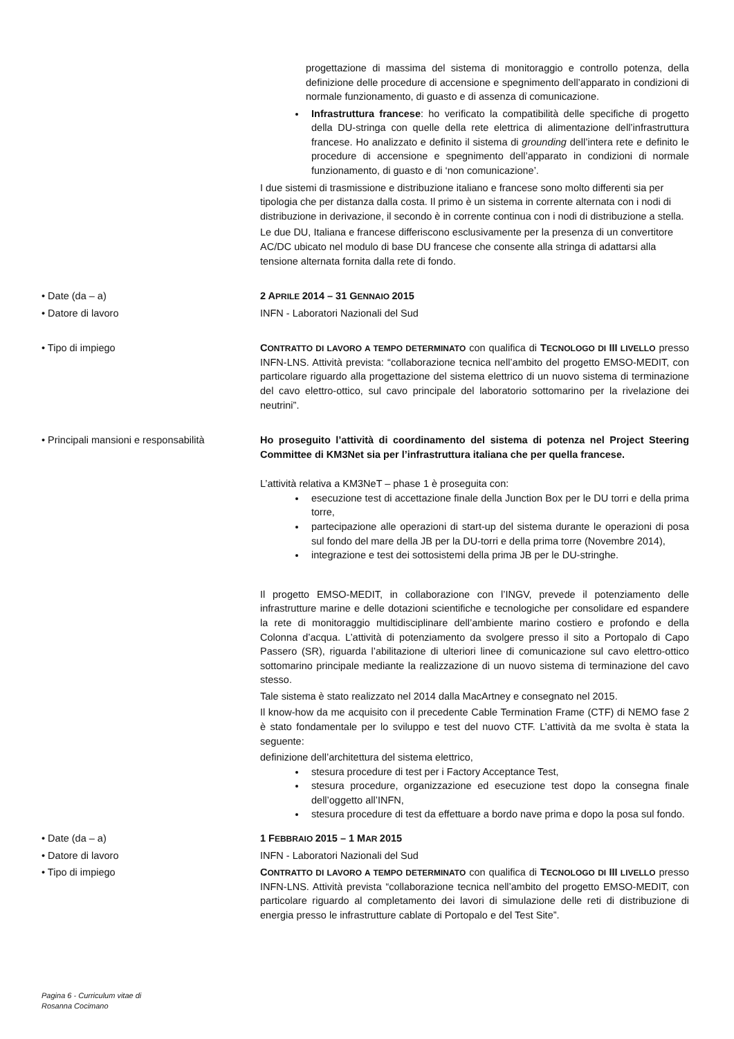progettazione di massima del sistema di monitoraggio e controllo potenza, della definizione delle procedure di accensione e spegnimento dell’apparato in condizioni di normale funzionamento, di guasto e di assenza di comunicazione.
Infrastruttura francese: ho verificato la compatibilità delle specifiche di progetto della DU-stringa con quelle della rete elettrica di alimentazione dell’infrastruttura francese. Ho analizzato e definito il sistema di grounding dell’intera rete e definito le procedure di accensione e spegnimento dell’apparato in condizioni di normale funzionamento, di guasto e di ‘non comunicazione’.
I due sistemi di trasmissione e distribuzione italiano e francese sono molto differenti sia per tipologia che per distanza dalla costa. Il primo è un sistema in corrente alternata con i nodi di distribuzione in derivazione, il secondo è in corrente continua con i nodi di distribuzione a stella.
Le due DU, Italiana e francese differiscono esclusivamente per la presenza di un convertitore AC/DC ubicato nel modulo di base DU francese che consente alla stringa di adattarsi alla tensione alternata fornita dalla rete di fondo.
• Date (da – a) 2 APRILE 2014 – 31 GENNAIO 2015
• Datore di lavoro INFN - Laboratori Nazionali del Sud
• Tipo di impiego CONTRATTO DI LAVORO A TEMPO DETERMINATO con qualifica di TECNOLOGO DI III LIVELLO presso INFN-LNS. Attività prevista: “collaborazione tecnica nell’ambito del progetto EMSO-MEDIT, con particolare riguardo alla progettazione del sistema elettrico di un nuovo sistema di terminazione del cavo elettro-ottico, sul cavo principale del laboratorio sottomarino per la rivelazione dei neutrini”.
• Principali mansioni e responsabilità Ho proseguito l’attività di coordinamento del sistema di potenza nel Project Steering Committee di KM3Net sia per l’infrastruttura italiana che per quella francese.
L’attività relativa a KM3NeT – phase 1 è proseguita con:
esecuzione test di accettazione finale della Junction Box per le DU torri e della prima torre,
partecipazione alle operazioni di start-up del sistema durante le operazioni di posa sul fondo del mare della JB per la DU-torri e della prima torre (Novembre 2014),
integrazione e test dei sottosistemi della prima JB per le DU-stringhe.
Il progetto EMSO-MEDIT, in collaborazione con l’INGV, prevede il potenziamento delle infrastrutture marine e delle dotazioni scientifiche e tecnologiche per consolidare ed espandere la rete di monitoraggio multidisciplinare dell’ambiente marino costiero e profondo e della Colonna d’acqua. L’attività di potenziamento da svolgere presso il sito a Portopalo di Capo Passero (SR), riguarda l’abilitazione di ulteriori linee di comunicazione sul cavo elettro-ottico sottomarino principale mediante la realizzazione di un nuovo sistema di terminazione del cavo stesso.
Tale sistema è stato realizzato nel 2014 dalla MacArtney e consegnato nel 2015.
Il know-how da me acquisito con il precedente Cable Termination Frame (CTF) di NEMO fase 2 è stato fondamentale per lo sviluppo e test del nuovo CTF. L’attività da me svolta è stata la seguente:
definizione dell’architettura del sistema elettrico,
stesura procedure di test per i Factory Acceptance Test,
stesura procedure, organizzazione ed esecuzione test dopo la consegna finale dell’oggetto all’INFN,
stesura procedure di test da effettuare a bordo nave prima e dopo la posa sul fondo.
• Date (da – a) 1 FEBBRAIO 2015 – 1 MAR 2015
• Datore di lavoro INFN - Laboratori Nazionali del Sud
• Tipo di impiego CONTRATTO DI LAVORO A TEMPO DETERMINATO con qualifica di TECNOLOGO DI III LIVELLO presso INFN-LNS. Attività prevista “collaborazione tecnica nell’ambito del progetto EMSO-MEDIT, con particolare riguardo al completamento dei lavori di simulazione delle reti di distribuzione di energia presso le infrastrutture cablate di Portopalo e del Test Site”.
Pagina 6 - Curriculum vitae di
Rosanna Cocimano